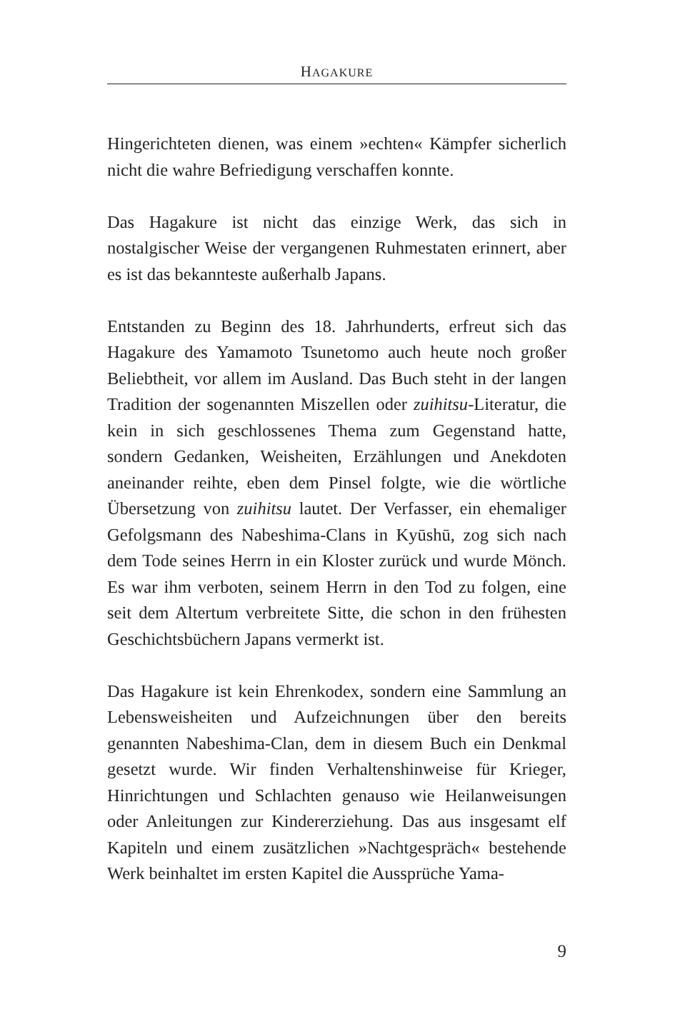HAGAKURE
Hingerichteten dienen, was einem »echten« Kämpfer sicherlich nicht die wahre Befriedigung verschaffen konnte.
Das Hagakure ist nicht das einzige Werk, das sich in nostalgischer Weise der vergangenen Ruhmestaten erinnert, aber es ist das bekannteste außerhalb Japans.
Entstanden zu Beginn des 18. Jahrhunderts, erfreut sich das Hagakure des Yamamoto Tsunetomo auch heute noch großer Beliebtheit, vor allem im Ausland. Das Buch steht in der langen Tradition der sogenannten Miszellen oder zuihitsu-Literatur, die kein in sich geschlossenes Thema zum Gegenstand hatte, sondern Gedanken, Weisheiten, Erzählungen und Anekdoten aneinander reihte, eben dem Pinsel folgte, wie die wörtliche Übersetzung von zuihitsu lautet. Der Verfasser, ein ehemaliger Gefolgsmann des Nabeshima-Clans in Kyūshū, zog sich nach dem Tode seines Herrn in ein Kloster zurück und wurde Mönch. Es war ihm verboten, seinem Herrn in den Tod zu folgen, eine seit dem Altertum verbreitete Sitte, die schon in den frühesten Geschichtsbüchern Japans vermerkt ist.
Das Hagakure ist kein Ehrenkodex, sondern eine Sammlung an Lebensweisheiten und Aufzeichnungen über den bereits genannten Nabeshima-Clan, dem in diesem Buch ein Denkmal gesetzt wurde. Wir finden Verhaltenshinweise für Krieger, Hinrichtungen und Schlachten genauso wie Heilanweisungen oder Anleitungen zur Kindererziehung. Das aus insgesamt elf Kapiteln und einem zusätzlichen »Nachtgespräch« bestehende Werk beinhaltet im ersten Kapitel die Aussprüche Yama-
9